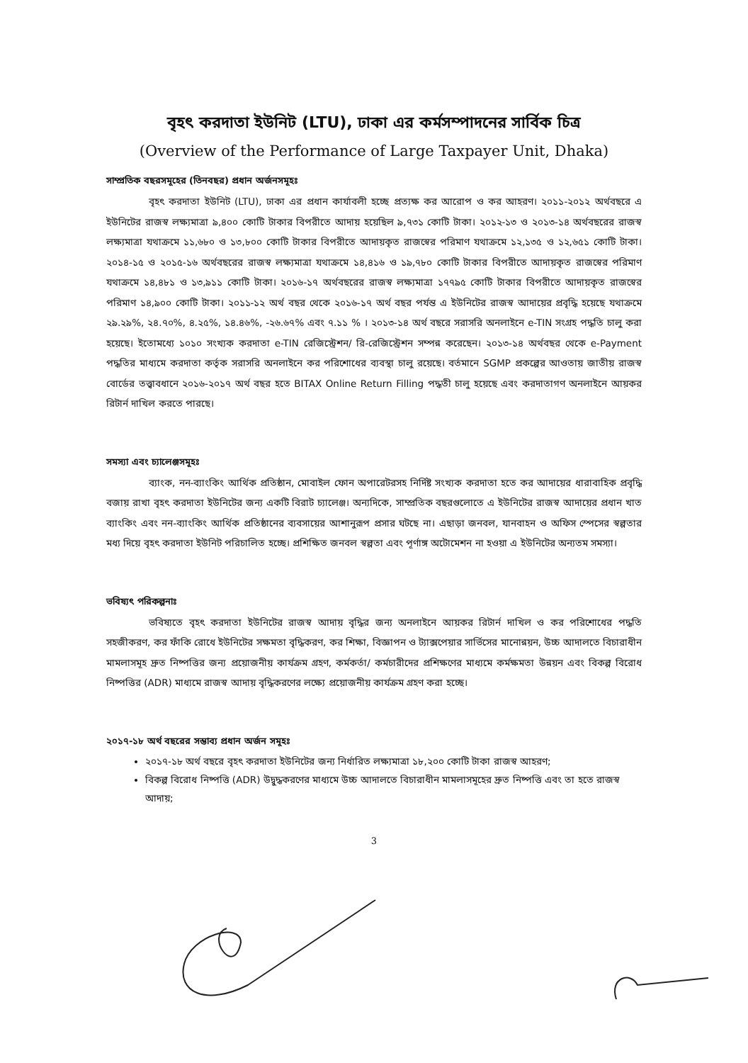বৃহৎ করদাতা ইউনিট (LTU), ঢাকা এর কর্মসম্পাদনের সার্বিক চিত্র
(Overview of the Performance of Large Taxpayer Unit, Dhaka)
সাম্প্রতিক বছরসমূহের (তিনবছর) প্রধান অর্জনসমূহঃ
বৃহৎ করদাতা ইউনিট (LTU), ঢাকা এর প্রধান কার্যাবলী হচ্ছে প্রত্যক্ষ কর আরোপ ও কর আহরণ। ২০১১-২০১২ অর্থবছরে এ ইউনিটের রাজস্ব লক্ষ্যমাত্রা ৯,৪০০ কোটি টাকার বিপরীতে আদায় হয়েছিল ৯,৭৩১ কোটি টাকা। ২০১২-১৩ ও ২০১৩-১৪ অর্থবছরের রাজস্ব লক্ষ্যমাত্রা যথাক্রমে ১১,৬৮০ ও ১৩,৮০০ কোটি টাকার বিপরীতে আদায়কৃত রাজস্বের পরিমাণ যথাক্রমে ১২,১৩৫ ও ১২,৬৫১ কোটি টাকা। ২০১৪-১৫ ও ২০১৫-১৬ অর্থবছরের রাজস্ব লক্ষ্যমাত্রা যথাক্রমে ১৪,৪১৬ ও ১৯,৭৮০ কোটি টাকার বিপরীতে আদায়কৃত রাজস্বের পরিমাণ যথাক্রমে ১৪,৪৮১ ও ১৩,৯১১ কোটি টাকা। ২০১৬-১৭ অর্থবছরের রাজস্ব লক্ষ্যমাত্রা ১৭৭৯৫ কোটি টাকার বিপরীতে আদায়কৃত রাজস্বের পরিমাণ ১৪,৯০০ কোটি টাকা। ২০১১-১২ অর্থ বছর থেকে ২০১৬-১৭ অর্থ বছর পর্যন্ত এ ইউনিটের রাজস্ব আদায়ের প্রবৃদ্ধি হয়েছে যথাক্রমে ২৯.২৯%, ২৪.৭০%, ৪.২৫%, ১৪.৪৬%, -২৬.৬৭% এবং ৭.১১ % । ২০১৩-১৪ অর্থ বছরে সরাসরি অনলাইনে e-TIN সংগ্রহ পদ্ধতি চালু করা হয়েছে। ইতোমধ্যে ১০১০ সংখ্যক করদাতা e-TIN রেজিস্ট্রেশন/ রি-রেজিস্ট্রেশন সম্পন্ন করেছেন। ২০১৩-১৪ অর্থবছর থেকে e-Payment পদ্ধতির মাধ্যমে করদাতা কর্তৃক সরাসরি অনলাইনে কর পরিশোধের ব্যবস্থা চালু রয়েছে। বর্তমানে SGMP প্রকল্পের আওতায় জাতীয় রাজস্ব বোর্ডের তত্ত্বাবধানে ২০১৬-২০১৭ অর্থ বছর হতে BITAX Online Return Filling পদ্ধতী চালু হয়েছে এবং করদাতাগণ অনলাইনে আয়কর রিটার্ন দাখিল করতে পারছে।
সমস্যা এবং চ্যালেঞ্জসমূহঃ
ব্যাংক, নন-ব্যাংকিং আর্থিক প্রতিষ্ঠান, মোবাইল ফোন অপারেটরসহ নির্দিষ্ট সংখ্যক করদাতা হতে কর আদায়ের ধারাবাহিক প্রবৃদ্ধি বজায় রাখা বৃহৎ করদাতা ইউনিটের জন্য একটি বিরাট চ্যালেঞ্জ। অন্যদিকে, সাম্প্রতিক বছরগুলোতে এ ইউনিটের রাজস্ব আদায়ের প্রধান খাত ব্যাংকিং এবং নন-ব্যাংকিং আর্থিক প্রতিষ্ঠানের ব্যবসায়ের আশানুরূপ প্রসার ঘটছে না। এছাড়া জনবল, যানবাহন ও অফিস স্পেসের স্বল্পতার মধ্য দিয়ে বৃহৎ করদাতা ইউনিট পরিচালিত হচ্ছে। প্রশিক্ষিত জনবল স্বল্পতা এবং পূর্ণাঙ্গ অটোমেশন না হওয়া এ ইউনিটের অন্যতম সমস্যা।
ভবিষ্যৎ পরিকল্পনাঃ
ভবিষ্যতে বৃহৎ করদাতা ইউনিটের রাজস্ব আদায় বৃদ্ধির জন্য অনলাইনে আয়কর রিটার্ন দাখিল ও কর পরিশোধের পদ্ধতি সহজীকরণ, কর ফাঁকি রোধে ইউনিটের সক্ষমতা বৃদ্ধিকরণ, কর শিক্ষা, বিজ্ঞাপন ও ট্যাক্সপেয়ার সার্ভিসের মানোন্নয়ন, উচ্চ আদালতে বিচারাধীন মামলাসমূহ দ্রুত নিষ্পত্তির জন্য প্রয়োজনীয় কার্যক্রম গ্রহণ, কর্মকর্তা/ কর্মচারীদের প্রশিক্ষণের মাধ্যমে কর্মক্ষমতা উন্নয়ন এবং বিকল্প বিরোধ নিষ্পত্তির (ADR) মাধ্যমে রাজস্ব আদায় বৃদ্ধিকরণের লক্ষ্যে প্রয়োজনীয় কার্যক্রম গ্রহণ করা হচ্ছে।
২০১৭-১৮ অর্থ বছরের সম্ভাব্য প্রধান অর্জন সমূহঃ
২০১৭-১৮ অর্থ বছরে বৃহৎ করদাতা ইউনিটের জন্য নির্ধারিত লক্ষ্যমাত্রা ১৮,২০০ কোটি টাকা রাজস্ব আহরণ;
বিকল্প বিরোধ নিষ্পত্তি (ADR) উদ্বুদ্ধকরণের মাধ্যমে উচ্চ আদালতে বিচারাধীন মামলাসমূহের দ্রুত নিষ্পত্তি এবং তা হতে রাজস্ব আদায়;
3